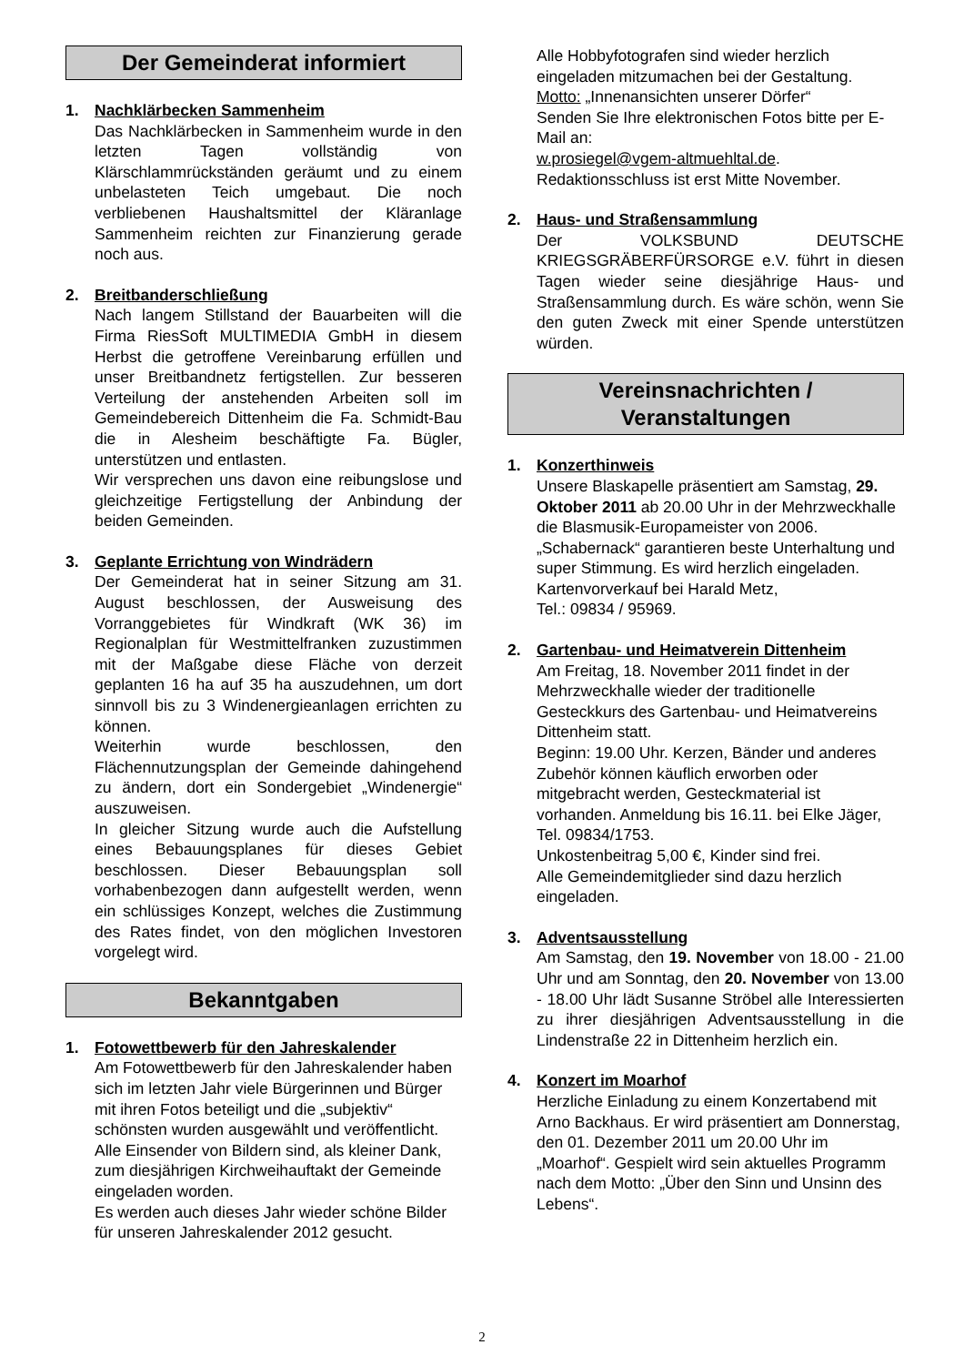Der Gemeinderat informiert
1. Nachklärbecken Sammenheim
Das Nachklärbecken in Sammenheim wurde in den letzten Tagen vollständig von Klärschlammrückständen geräumt und zu einem unbelasteten Teich umgebaut. Die noch verbliebenen Haushaltsmittel der Kläranlage Sammenheim reichten zur Finanzierung gerade noch aus.
2. Breitbanderschließung
Nach langem Stillstand der Bauarbeiten will die Firma RiesSoft MULTIMEDIA GmbH in diesem Herbst die getroffene Vereinbarung erfüllen und unser Breitbandnetz fertigstellen. Zur besseren Verteilung der anstehenden Arbeiten soll im Gemeindebereich Dittenheim die Fa. Schmidt-Bau die in Alesheim beschäftigte Fa. Bügler, unterstützen und entlasten.
Wir versprechen uns davon eine reibungslose und gleichzeitige Fertigstellung der Anbindung der beiden Gemeinden.
3. Geplante Errichtung von Windrädern
Der Gemeinderat hat in seiner Sitzung am 31. August beschlossen, der Ausweisung des Vorranggebietes für Windkraft (WK 36) im Regionalplan für Westmittelfranken zuzustimmen mit der Maßgabe diese Fläche von derzeit geplanten 16 ha auf 35 ha auszudehnen, um dort sinnvoll bis zu 3 Windenergieanlagen errichten zu können.
Weiterhin wurde beschlossen, den Flächennutzungsplan der Gemeinde dahingehend zu ändern, dort ein Sondergebiet „Windenergie“ auszuweisen.
In gleicher Sitzung wurde auch die Aufstellung eines Bebauungsplanes für dieses Gebiet beschlossen. Dieser Bebauungsplan soll vorhabenbezogen dann aufgestellt werden, wenn ein schlüssiges Konzept, welches die Zustimmung des Rates findet, von den möglichen Investoren vorgelegt wird.
Bekanntgaben
1. Fotowettbewerb für den Jahreskalender
Am Fotowettbewerb für den Jahreskalender haben sich im letzten Jahr viele Bürgerinnen und Bürger mit ihren Fotos beteiligt und die „subjektiv“ schönsten wurden ausgewählt und veröffentlicht. Alle Einsender von Bildern sind, als kleiner Dank, zum diesjährigen Kirchweihauftakt der Gemeinde eingeladen worden.
Es werden auch dieses Jahr wieder schöne Bilder für unseren Jahreskalender 2012 gesucht.
Alle Hobbyfotografen sind wieder herzlich eingeladen mitzumachen bei der Gestaltung.
Motto: „Innenansichten unserer Dörfer“
Senden Sie Ihre elektronischen Fotos bitte per E-Mail an:
w.prosiegel@vgem-altmuehltal.de.
Redaktionsschluss ist erst Mitte November.
2. Haus- und Straßensammlung
Der VOLKSBUND DEUTSCHE KRIEGSGRÄBERFÜRSORGE e.V. führt in diesen Tagen wieder seine diesjährige Haus- und Straßensammlung durch. Es wäre schön, wenn Sie den guten Zweck mit einer Spende unterstützen würden.
Vereinsnachrichten /
Veranstaltungen
1. Konzerthinweis
Unsere Blaskapelle präsentiert am Samstag, 29. Oktober 2011 ab 20.00 Uhr in der Mehrzweckhalle die Blasmusik-Europameister von 2006.
„Schabernack“ garantieren beste Unterhaltung und super Stimmung. Es wird herzlich eingeladen.
Kartenvorverkauf bei Harald Metz,
Tel.: 09834 / 95969.
2. Gartenbau- und Heimatverein Dittenheim
Am Freitag, 18. November 2011 findet in der Mehrzweckhalle wieder der traditionelle Gesteckkurs des Gartenbau- und Heimatvereins Dittenheim statt.
Beginn: 19.00 Uhr. Kerzen, Bänder und anderes Zubehör können käuflich erworben oder mitgebracht werden, Gesteckmaterial ist vorhanden. Anmeldung bis 16.11. bei Elke Jäger, Tel. 09834/1753.
Unkostenbeitrag 5,00 €, Kinder sind frei.
Alle Gemeindemitglieder sind dazu herzlich eingeladen.
3. Adventsausstellung
Am Samstag, den 19. November von 18.00 - 21.00 Uhr und am Sonntag, den 20. November von 13.00 - 18.00 Uhr lädt Susanne Ströbel alle Interessierten zu ihrer diesjährigen Adventsausstellung in die Lindenstraße 22 in Dittenheim herzlich ein.
4. Konzert im Moarhof
Herzliche Einladung zu einem Konzertabend mit Arno Backhaus. Er wird präsentiert am Donnerstag, den 01. Dezember 2011 um 20.00 Uhr im „Moarhof“. Gespielt wird sein aktuelles Programm nach dem Motto: „Über den Sinn und Unsinn des Lebens“.
2